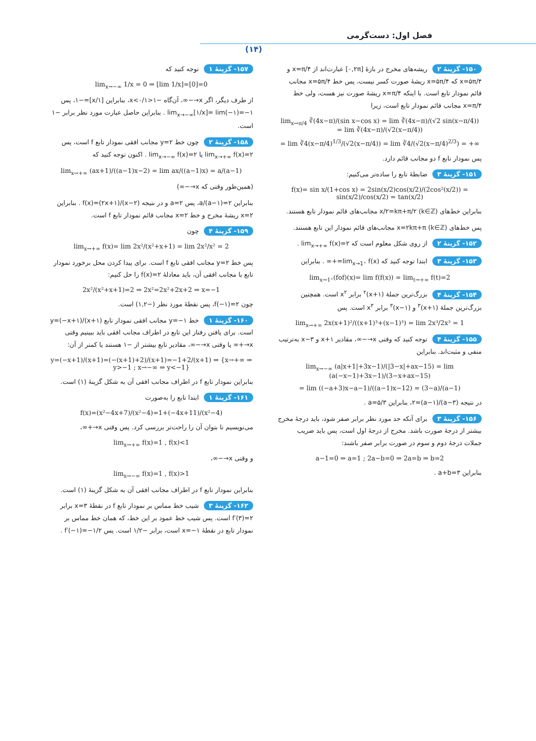فصل اول: دست‌گرمی
(۱۴)
۱۵۰- گزینهٔ ۲ ریشه‌های مخرج در بازهٔ [۰,۲π] عبارت‌اند از x=π/۴ و x=۵π/۴ که x=۵π/۴ ریشهٔ صورت کسر نیست، پس خط x=۵π/۴ مجانب قائم نمودار تابع است. با اینکه x=π/۴ ریشهٔ صورت نیز هست، ولی خط x=π/۴ مجانب قائم نمودار تابع است، زیرا
lim<sub>x→π/4</sub> ∛(4x−π)/(sin x−cos x) = lim ∛(4x−π)/(√2 sin(x−π/4)) = lim ∛(4x−π)/(√2(x−π/4))
= lim ∛4(x−π/4)<sup>1/3</sup>/(√2(x−π/4)) = lim ∛4/(√2(x−π/4)<sup>2/3</sup>) = +∞
پس نمودار تابع f دو مجانب قائم دارد.
۱۵۱- گزینهٔ ۳ ضابطهٔ تابع را ساده‌تر می‌کنیم:
f(x)= sin x/(1+cos x) = 2sin(x/2)cos(x/2)/(2cos²(x/2)) = sin(x/2)/cos(x/2) = tan(x/2)
بنابراین خط‌های x/۲=kπ+π/۲ (k∈ℤ) مجانب‌های قائم نمودار تابع هستند.
پس خط‌های x=۲kπ+π (k∈ℤ) مجانب‌های قائم نمودار این تابع هستند.
۱۵۲- گزینهٔ ۲ از روی شکل معلوم است که lim<sub>x→+∞</sub> f(x)=۲ .
۱۵۳- گزینهٔ ۳ ابتدا توجه کنید که lim<sub>x→1⁺</sub> f(x)=+∞ . بنابراین
lim<sub>x→1⁺</sub>(fof)(x)= lim f(f(x)) = lim<sub>t→+∞</sub> f(t)=2
۱۵۴- گزینهٔ ۴ بزرگ‌ترین جملهٔ (x+۱)<sup>۲</sup> برابر x<sup>۲</sup> است. همچنین بزرگ‌ترین جملهٔ (x+۱)<sup>۳</sup> و (x−۱)<sup>۳</sup> برابر x<sup>۳</sup> است. پس
lim<sub>x→+∞</sub> 2x(x+1)²/((x+1)³+(x−1)³) = lim 2x³/2x³ = 1
۱۵۵- گزینهٔ ۴ توجه کنید که وقتی x→−∞، مقادیر x+۱ و ۳−x به‌ترتیب منفی و مثبت‌اند. بنابراین
lim<sub>x→−∞</sub> (a|x+1|+3x−1)/(|3−x|+ax−15) = lim (a(−x−1)+3x−1)/(3−x+ax−15)
= lim ((−a+3)x−a−1)/((a−1)x−12) = (3−a)/(a−1)
در نتیجه (۳−a)/(a−۱)=۲، بنابراین a=۵/۳ .
۱۵۶- گزینهٔ ۳ برای آنکه حد مورد نظر برابر صفر شود، باید درجهٔ مخرج بیشتر از درجهٔ صورت باشد. مخرج از درجهٔ اول است، پس باید ضریب جملات درجهٔ دوم و سوم در صورت برابر صفر باشند:
a−1=0 ⇒ a=1 ; 2a−b=0 ⇒ 2a=b ⇒ b=2
بنابراین a+b=۳ .
۱۵۷- گزینهٔ ۱ توجه کنید که
lim<sub>x→−∞</sub> 1/x = 0 ⇒ [lim 1/x]=[0]=0
از طرف دیگر، اگر x→−∞، آن‌گاه −۱<۱/x<۰، بنابراین [۱/x]=−۱، پس lim<sub>x→−∞</sub>[۱/x]= lim(−۱)=−۱ . بنابراین حاصل عبارت مورد نظر برابر −۱ است.
۱۵۸- گزینهٔ ۲ چون خط y=۲ مجانب افقی نمودار تابع f است، پس lim<sub>x→+∞</sub> f(x)=۲ یا lim<sub>x→−∞</sub> f(x)=۲ . اکنون توجه کنید که
lim<sub>x→+∞</sub> (ax+1)/((a−1)x−2) = lim ax/((a−1)x) = a/(a−1)
(همین‌طور وقتی که x→−∞)
بنابراین a/(a−۱)=۲، پس a=۲ و در نتیجه f(x)=(۲x+۱)/(x−۲) . بنابراین x=۲ ریشهٔ مخرج و خط x=۲ مجانب قائم نمودار تابع f است.
۱۵۹- گزینهٔ ۴ چون
lim<sub>x→+∞</sub> f(x)= lim 2x²/(x²+x+1) = lim 2x²/x² = 2
پس خط y=۲ مجانب افقی تابع f است. برای پیدا کردن محل برخورد نمودار تابع با مجانب افقی آن، باید معادلهٔ f(x)=۲ را حل کنیم:
2x²/(x²+x+1)=2 ⇒ 2x²=2x²+2x+2 ⇒ x=−1
چون f(−۱)=۲، پس نقطهٔ مورد نظر (−۱,۲) است.
۱۶۰- گزینهٔ ۱ خط y=−۱ مجانب افقی نمودار تابع y=(−x+۱)/(x+۱) است. برای یافتن رفتار این تابع در اطراف مجانب افقی باید ببینیم وقتی x→+∞ یا وقتی x→−∞، مقادیر تابع بیشتر از −۱ هستند یا کمتر از آن:
y=(−x+1)/(x+1)=(−(x+1)+2)/(x+1)=−1+2/(x+1) ⇒ {x→+∞ ⇒ y>−1 ; x→−∞ ⇒ y<−1}
بنابراین نمودار تابع f در اطراف مجانب افقی آن به شکل گزینهٔ (۱) است.
۱۶۱- گزینهٔ ۱ ابتدا تابع را به‌صورت
f(x)=(x²−4x+7)/(x²−4)=1+(−4x+11)/(x²−4)
می‌نویسیم تا بتوان آن را راحت‌تر بررسی کرد. پس وقتی x→+∞،
lim<sub>x→+∞</sub> f(x)=1 , f(x)<1
و وقتی x→−∞،
lim<sub>x→−∞</sub> f(x)=1 , f(x)>1
بنابراین نمودار تابع f در اطراف مجانب افقی آن به شکل گزینهٔ (۱) است.
۱۶۲- گزینهٔ ۳ شیب خط مماس بر نمودار تابع f در نقطهٔ x=۳ برابر f′(۳)=۲ است. پس شیب خط عمود بر این خط، که همان خط مماس بر نمودار تابع در نقطهٔ x=−۱ است، برابر −۱/۲ است. پس f′(−۱)=−۱/۲ .